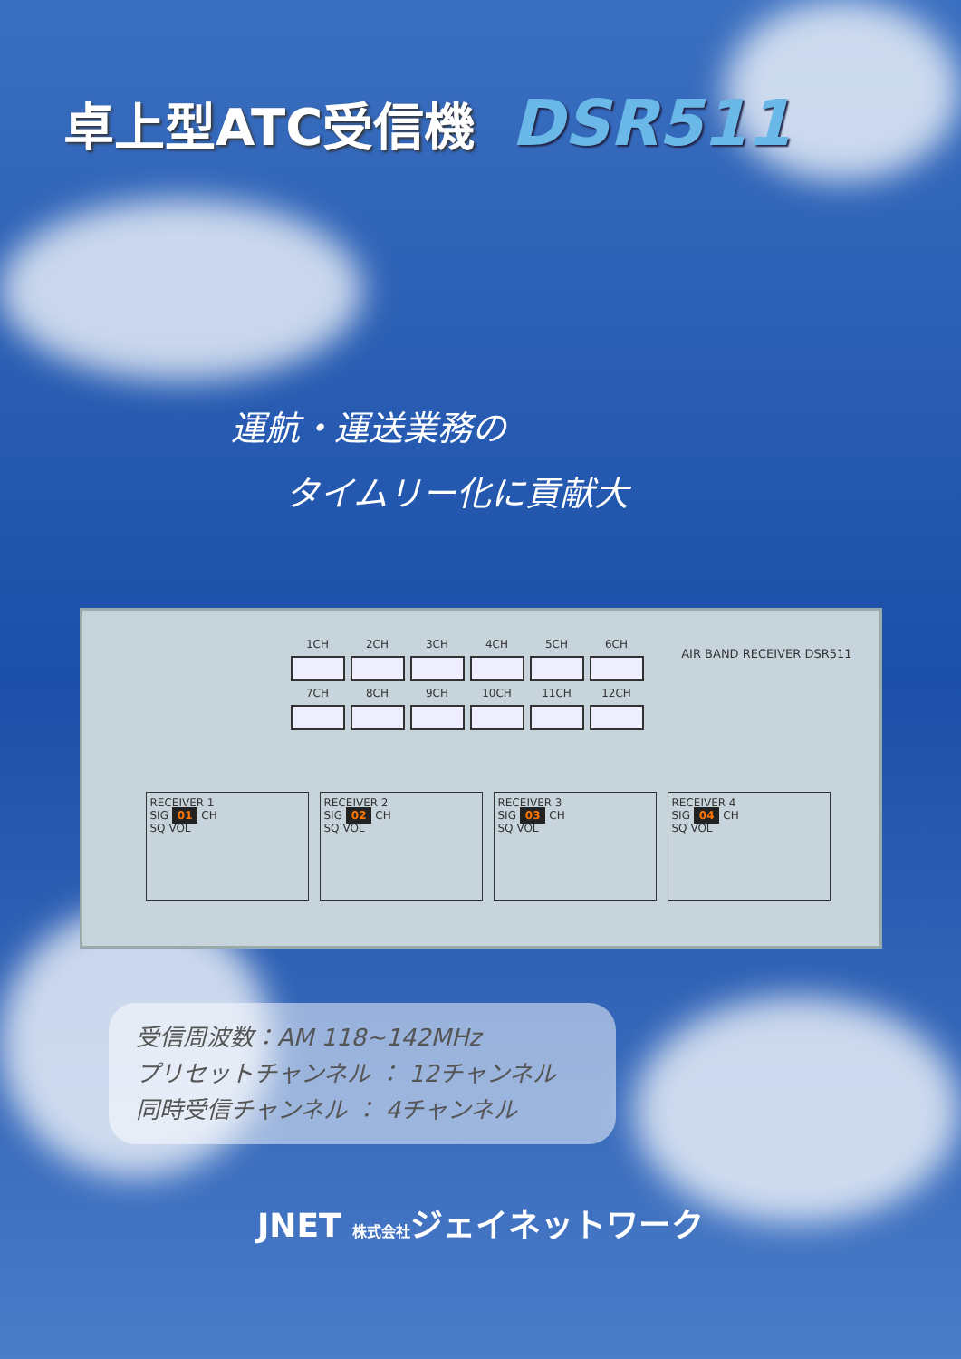卓上型ATC受信機 DSR511
運航・運送業務の
タイムリー化に貢献大
AIR BAND RECEIVER DSR511
1CH 2CH 3CH 4CH 5CH 6CH
7CH 8CH 9CH 10CH 11CH 12CH
RECEIVER 1
SIG 01 CH
SQ VOL
RECEIVER 2
SIG 02 CH
SQ VOL
RECEIVER 3
SIG 03 CH
SQ VOL
RECEIVER 4
SIG 04 CH
SQ VOL
受信周波数：AM 118~142MHz
プリセットチャンネル ： 12チャンネル
同時受信チャンネル ： 4チャンネル
JNET 株式会社ジェイネットワーク